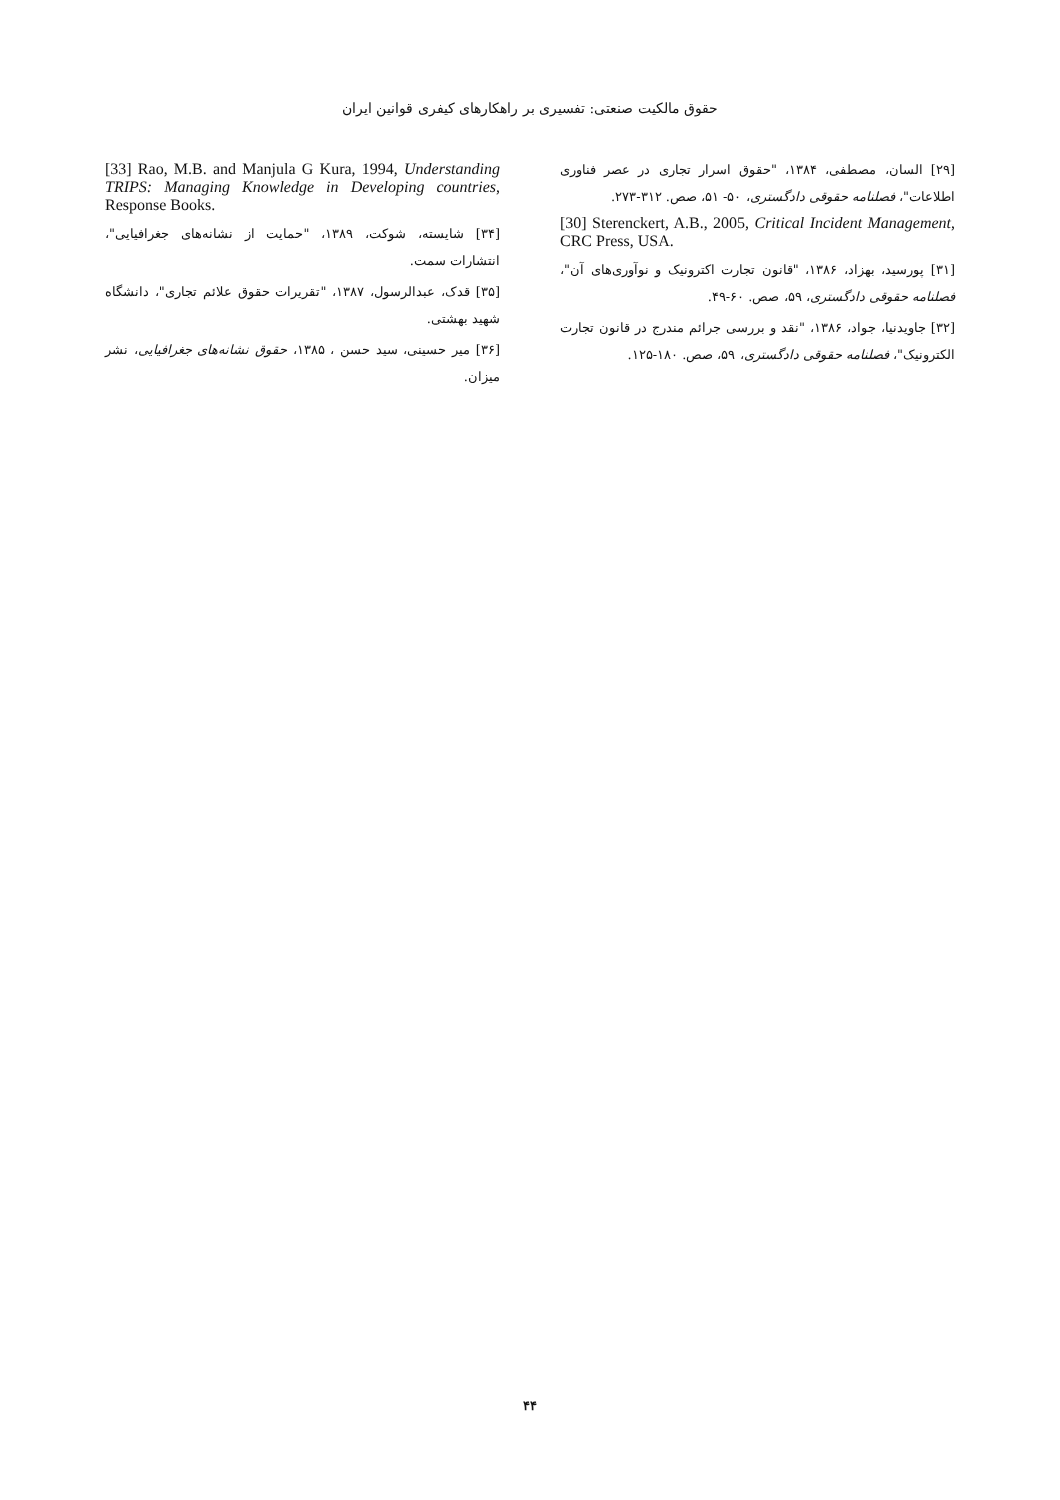حقوق مالکیت صنعتی: تفسیری بر راهکارهای کیفری قوانین ایران
[۲۹] السان، مصطفی، ۱۳۸۴، "حقوق اسرار تجاری در عصر فناوری اطلاعات"، فصلنامه حقوقی دادگستری، ۵۰- ۵۱، صص. ۳۱۲-۲۷۳.
[30] Sterenckert, A.B., 2005, Critical Incident Management, CRC Press, USA.
[۳۱] پورسید، بهزاد، ۱۳۸۶، "قانون تجارت اکترونیک و نوآوری‌های آن"، فصلنامه حقوقی دادگستری، ۵۹، صص. ۶۰-۴۹.
[۳۲] جاویدنیا، جواد، ۱۳۸۶، "نقد و بررسی جرائم مندرج در قانون تجارت الکترونیک"، فصلنامه حقوقی دادگستری، ۵۹، صص. ۱۸۰-۱۲۵.
[33] Rao, M.B. and Manjula G Kura, 1994, Understanding TRIPS: Managing Knowledge in Developing countries, Response Books.
[۳۴] شایسته، شوکت، ۱۳۸۹، "حمایت از نشانه‌های جغرافیایی"، انتشارات سمت.
[۳۵] قدک، عبدالرسول، ۱۳۸۷، "تقریرات حقوق علائم تجاری"، دانشگاه شهید بهشتی.
[۳۶] میر حسینی، سید حسن ، ۱۳۸۵، حقوق نشانه‌های جغرافیایی، نشر میزان.
۴۴